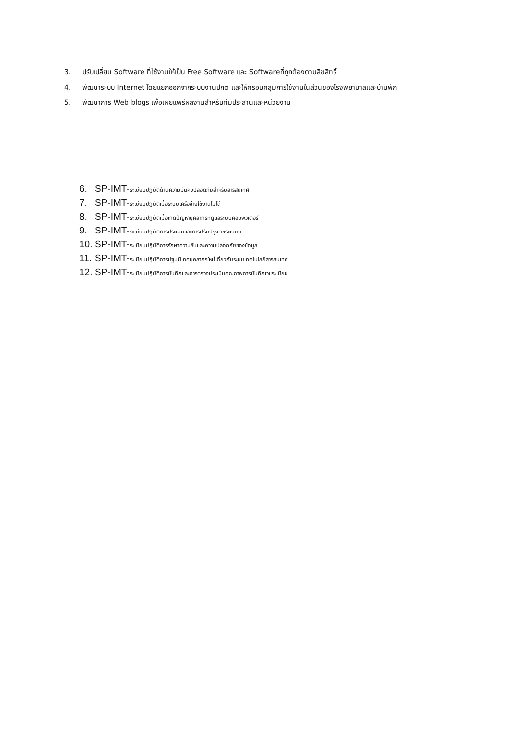3. ปรับเปลี่ยน Software ที่ใช้งานให้เป็น Free Software และ Softwareที่ถูกต้องตามลิขสิทธิ์
4. พัฒนาระบบ Internet โดยแยกออกจากระบบงานปกติ และให้ครอบคลุมการใช้งานในส่วนของโรงพยาบาลและบ้านพัก
5. พัฒนาการ Web blogs เพื่อเผยแพร่ผลงานสำหรับทีมประสานและหน่วยงาน
6. SP-IMT- ระเบียบปฏิบัติด้านความมั่นคงปลอดภัยสำหรับสารสนเทศ
7. SP-IMT- ระเบียบปฏิบัติเมื่อระบบเครือข่ายใช้งานไม่ได้
8. SP-IMT- ระเบียบปฏิบัติเมื่อเกิดปัญหาบุคลากรที่ดูแลระบบคอมพิวเตอร์
9. SP-IMT- ระเบียบปฏิบัติการประเมินและการปรับปรุงเวชระเบียน
10. SP-IMT- ระเบียบปฏิบัติการรักษาความลับและความปลอดภัยของข้อมูล
11. SP-IMT- ระเบียบปฏิบัติการปฐมนิเทศบุคลากรใหม่เกี่ยวกับระบบเทคโนโลยีสารสนเทศ
12. SP-IMT- ระเบียบปฏิบัติการบันทึกและการตรวจประเมินคุณภาพการบันทึกเวชระเบียน